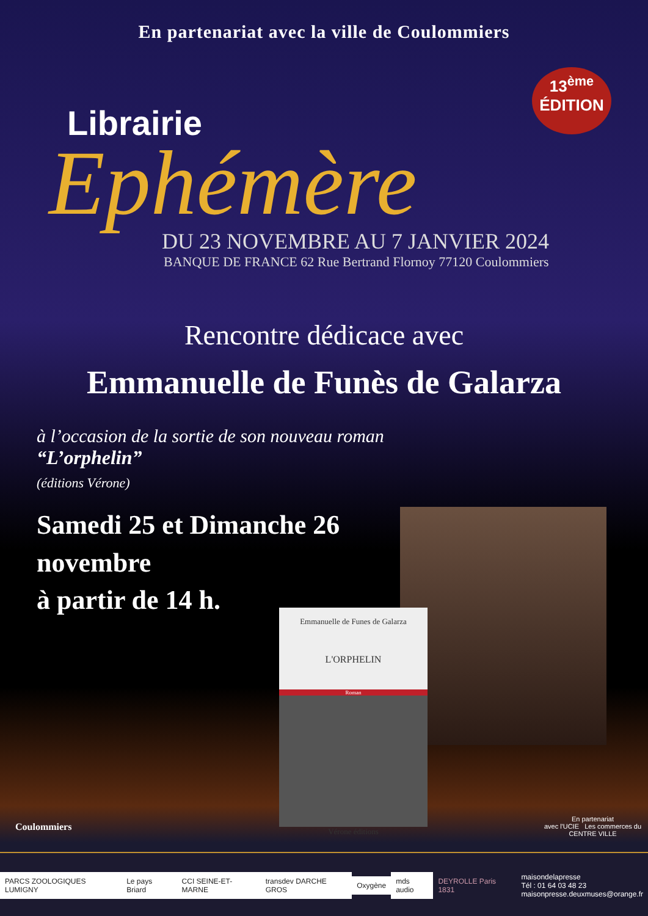En partenariat avec la ville de Coulommiers
13<sup>ème</sup>
ÉDITION
Librairie
Ephémère
DU 23 NOVEMBRE AU 7 JANVIER 2024
BANQUE DE FRANCE 62 Rue Bertrand Flornoy 77120 Coulommiers
Rencontre dédicace avec
Emmanuelle de Funès de Galarza
à l’occasion de la sortie de son nouveau roman
“L’orphelin”
(éditions Vérone)
Samedi 25 et Dimanche 26
novembre
à partir de 14 h.
Emmanuelle de Funes de Galarza
L'ORPHELIN
Roman
Vérone éditions
Coulommiers
En partenariat
avec l'UCIE Les commerces du CENTRE VILLE
PARCS ZOOLOGIQUES LUMIGNY Le pays Briard CCI SEINE-ET-MARNE transdev DARCHE GROS Oxygène mds audio DEYROLLE Paris 1831 maisondelapresse
Tél : 01 64 03 48 23
maisonpresse.deuxmuses@orange.fr